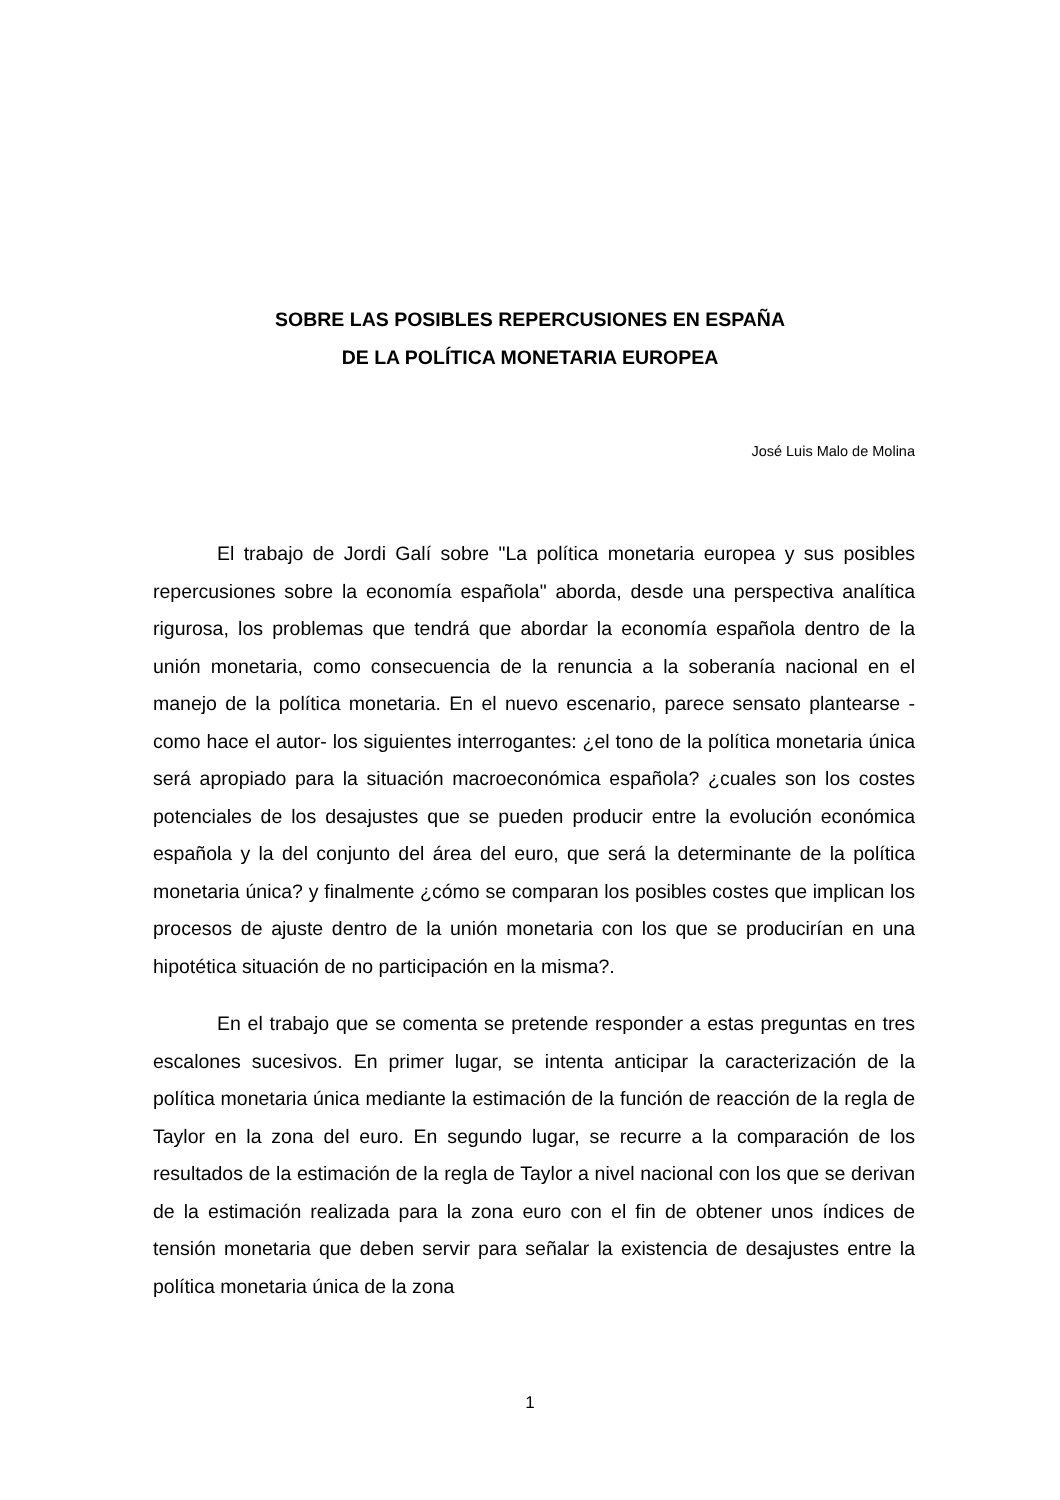SOBRE LAS POSIBLES REPERCUSIONES EN ESPAÑA
DE LA POLÍTICA MONETARIA EUROPEA
José Luis Malo de Molina
El trabajo de Jordi Galí sobre "La política monetaria europea y sus posibles repercusiones sobre la economía española" aborda, desde una perspectiva analítica rigurosa, los problemas que tendrá que abordar la economía española dentro de la unión monetaria, como consecuencia de la renuncia a la soberanía nacional en el manejo de la política monetaria. En el nuevo escenario, parece sensato plantearse -como hace el autor- los siguientes interrogantes: ¿el tono de la política monetaria única será apropiado para la situación macroeconómica española? ¿cuales son los costes potenciales de los desajustes que se pueden producir entre la evolución económica española y la del conjunto del área del euro, que será la determinante de la política monetaria única? y finalmente ¿cómo se comparan los posibles costes que implican los procesos de ajuste dentro de la unión monetaria con los que se producirían en una hipotética situación de no participación en la misma?.
En el trabajo que se comenta se pretende responder a estas preguntas en tres escalones sucesivos. En primer lugar, se intenta anticipar la caracterización de la política monetaria única mediante la estimación de la función de reacción de la regla de Taylor en la zona del euro. En segundo lugar, se recurre a la comparación de los resultados de la estimación de la regla de Taylor a nivel nacional con los que se derivan de la estimación realizada para la zona euro con el fin de obtener unos índices de tensión monetaria que deben servir para señalar la existencia de desajustes entre la política monetaria única de la zona
1